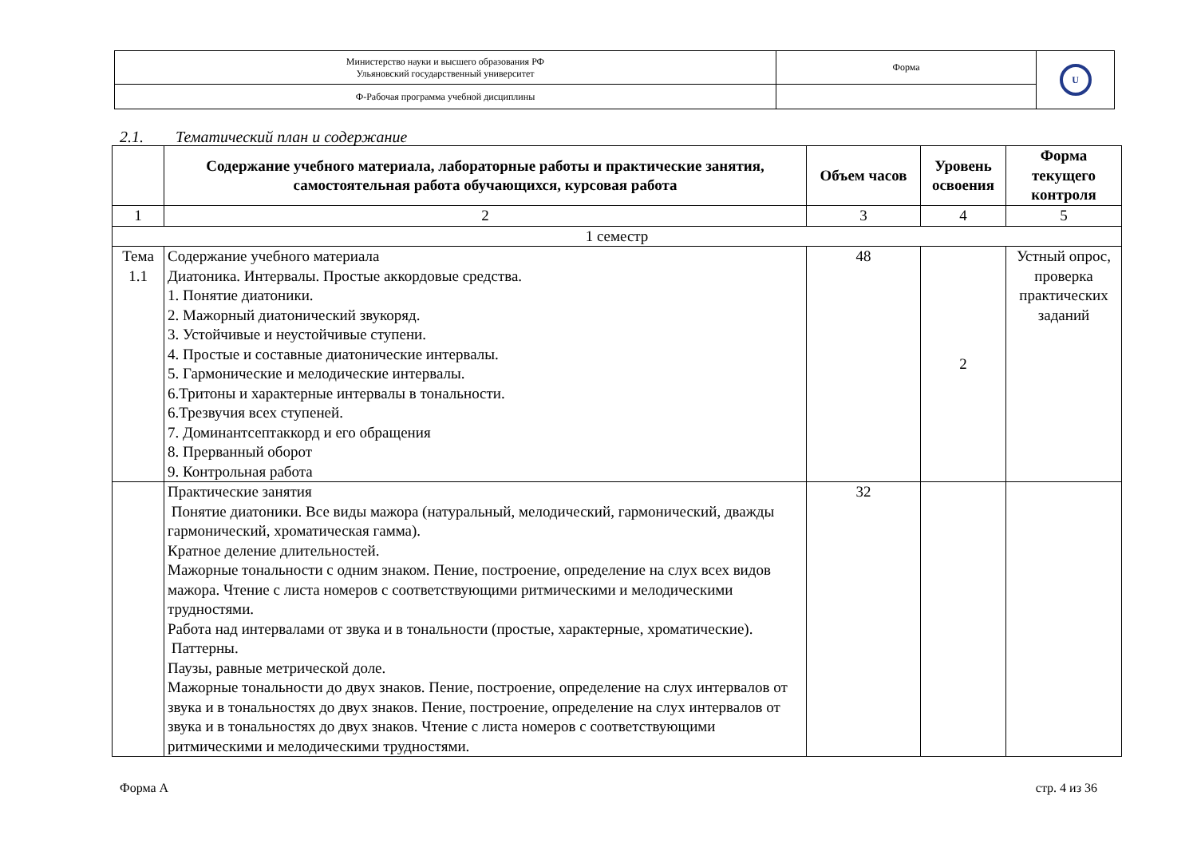| Министерство науки и высшего образования РФ Ульяновский государственный университет | Форма | U |
| Ф-Рабочая программа учебной дисциплины | | |
2.1. Тематический план и содержание
| | Содержание учебного материала, лабораторные работы и практические занятия, самостоятельная работа обучающихся, курсовая работа | Объем часов | Уровень освоения | Форма текущего контроля |
| --- | --- | --- | --- | --- |
| 1 | 2 | 3 | 4 | 5 |
| 1 семестр | | | | |
| Тема 1.1 | Содержание учебного материала Диатоника. Интервалы. Простые аккордовые средства. 1. Понятие диатоники. 2. Мажорный диатонический звукоряд. 3. Устойчивые и неустойчивые ступени. 4. Простые и составные диатонические интервалы. 5. Гармонические и мелодические интервалы. 6.Тритоны и характерные интервалы в тональности. 6.Трезвучия всех ступеней. 7. Доминантсептаккорд и его обращения 8. Прерванный оборот 9. Контрольная работа | 48 | 2 | Устный опрос, проверка практических заданий |
| | Практические занятия Понятие диатоники. Все виды мажора (натуральный, мелодический, гармонический, дважды гармонический, хроматическая гамма). Кратное деление длительностей. Мажорные тональности с одним знаком. Пение, построение, определение на слух всех видов мажора. Чтение с листа номеров с соответствующими ритмическими и мелодическими трудностями. Работа над интервалами от звука и в тональности (простые, характерные, хроматические). Паттерны. Паузы, равные метрической доле. Мажорные тональности до двух знаков. Пение, построение, определение на слух интервалов от звука и в тональностях до двух знаков. Пение, построение, определение на слух интервалов от звука и в тональностях до двух знаков. Чтение с листа номеров с соответствующими ритмическими и мелодическими трудностями. | 32 | | |
Форма А стр. 4 из 36